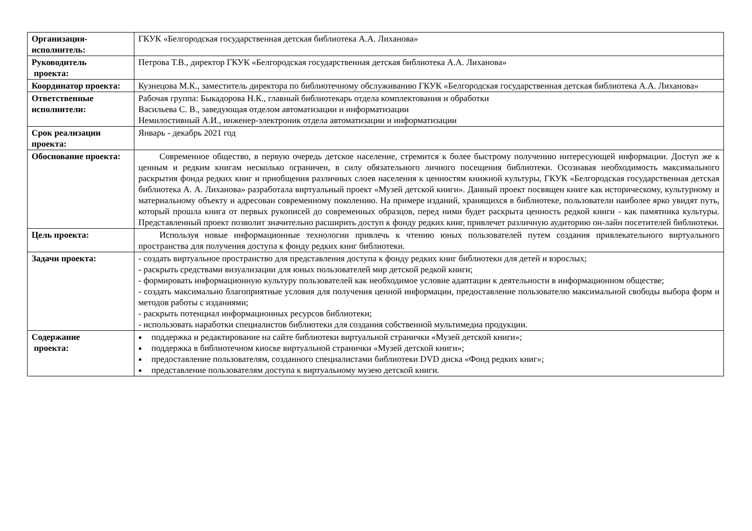| Организация-исполнитель: | ГКУК «Белгородская государственная детская библиотека А.А. Лиханова» |
| Руководитель проекта: | Петрова Т.В., директор ГКУК «Белгородская государственная детская библиотека А.А. Лиханова» |
| Координатор проекта: | Кузнецова М.К., заместитель директора по библиотечному обслуживанию ГКУК «Белгородская государственная детская библиотека А.А. Лиханова» |
| Ответственные исполнители: | Рабочая группа: Быкадорова Н.К., главный библиотекарь отдела комплектования и обработки Васильева С. В., заведующая отделом автоматизации и информатизации Немилостивный А.И., инженер-электроник отдела автоматизации и информатизации |
| Срок реализации проекта: | Январь - декабрь 2021 год |
| Обоснование проекта: | Современное общество, в первую очередь детское население, стремится к более быстрому получению интересующей информации. Доступ же к ценным и редким книгам несколько ограничен, в силу обязательного личного посещения библиотеки. Осознавая необходимость максимального раскрытия фонда редких книг и приобщения различных слоев населения к ценностям книжной культуры, ГКУК «Белгородская государственная детская библиотека А. А. Лиханова» разработала виртуальный проект «Музей детской книги». Данный проект посвящен книге как историческому, культурному и материальному объекту и адресован современному поколению. На примере изданий, хранящихся в библиотеке, пользователи наиболее ярко увидят путь, который прошла книга от первых рукописей до современных образцов, перед ними будет раскрыта ценность редкой книги - как памятника культуры. Представленный проект позволит значительно расширить доступ к фонду редких книг, привлечет различную аудиторию он-лайн посетителей библиотеки. |
| Цель проекта: | Используя новые информационные технологии привлечь к чтению юных пользователей путем создания привлекательного виртуального пространства для получения доступа к фонду редких книг библиотеки. |
| Задачи проекта: | - создать виртуальное пространство для представления доступа к фонду редких книг библиотеки для детей и взрослых; - раскрыть средствами визуализации для юных пользователей мир детской редкой книги; - формировать информационную культуру пользователей как необходимое условие адаптации к деятельности в информационном обществе; - создать максимально благоприятные условия для получения ценной информации, предоставление пользователю максимальной свободы выбора форм и методов работы с изданиями; - раскрыть потенциал информационных ресурсов библиотеки; - использовать наработки специалистов библиотеки для создания собственной мультимедиа продукции. |
| Содержание проекта: | поддержка и редактирование на сайте библиотеки виртуальной странички «Музей детской книги»; поддержка в библиотечном киоске виртуальной странички «Музей детской книги»; предоставление пользователям, созданного специалистами библиотеки DVD диска «Фонд редких книг»; представление пользователям доступа к виртуальному музею детской книги. |